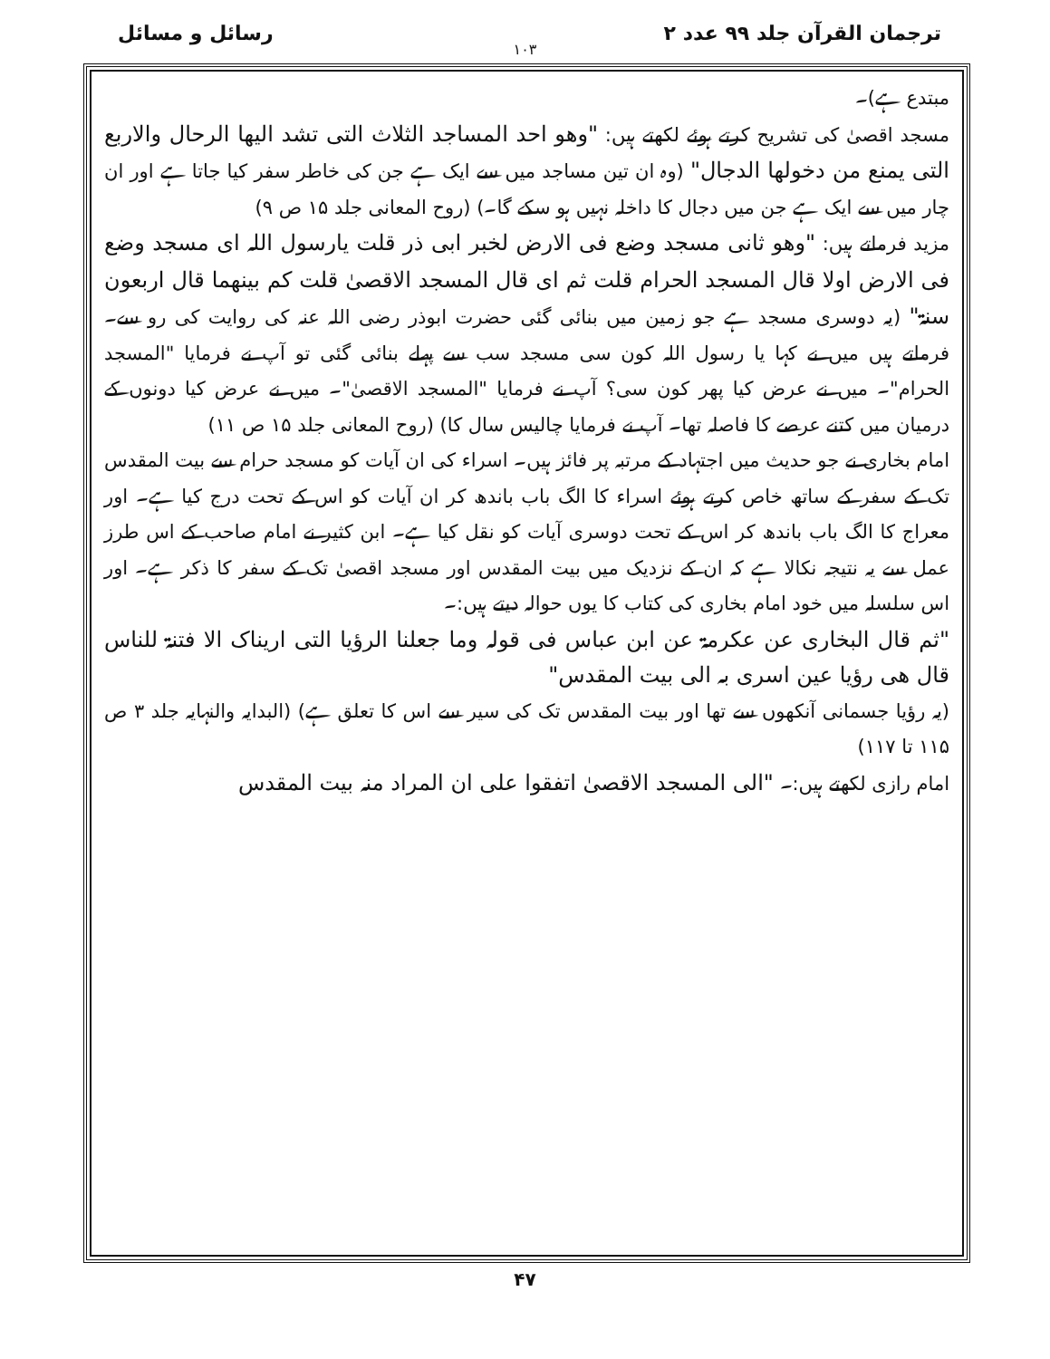ترجمان القرآن جلد ۹۹ عدد ۲ رسائل و مسائل
۱۰۳
مبتدع ہے)۔
مسجد اقصیٰ کی تشریح کرتے ہوئے لکھتے ہیں: "وھو احد المساجد الثلاث التی تشد الیھا الرحال والاربع التی یمنع من دخولھا الدجال" (وہ ان تین مساجد میں سے ایک ہے جن کی خاطر سفر کیا جاتا ہے اور ان چار میں سے ایک ہے جن میں دجال کا داخلہ نہیں ہو سکے گا۔) (روح المعانی جلد ۱۵ ص ۹)
مزید فرماتے ہیں: "وھو ثانی مسجد وضع فی الارض لخبر ابی ذر قلت یارسول اللہ ای مسجد وضع فی الارض اولا قال المسجد الحرام قلت ثم ای قال المسجد الاقصیٰ قلت کم بینھما قال اربعون سنۃ" (یہ دوسری مسجد ہے جو زمین میں بنائی گئی حضرت ابوذر رضی اللہ عنہ کی روایت کی رو سے۔ فرماتے ہیں میں نے کہا یا رسول اللہ کون سی مسجد سب سے پہلے بنائی گئی تو آپ نے فرمایا "المسجد الحرام"۔ میں نے عرض کیا پھر کون سی؟ آپ نے فرمایا "المسجد الاقصیٰ"۔ میں نے عرض کیا دونوں کے درمیان میں کتنے عرصے کا فاصلہ تھا۔ آپ نے فرمایا چالیس سال کا) (روح المعانی جلد ۱۵ ص ۱۱)
امام بخاری نے جو حدیث میں اجتہاد کے مرتبہ پر فائز ہیں۔ اسراء کی ان آیات کو مسجد حرام سے بیت المقدس تک کے سفر کے ساتھ خاص کرتے ہوئے اسراء کا الگ باب باندھ کر ان آیات کو اس کے تحت درج کیا ہے۔ اور معراج کا الگ باب باندھ کر اس کے تحت دوسری آیات کو نقل کیا ہے۔ ابن کثیر نے امام صاحب کے اس طرز عمل سے یہ نتیجہ نکالا ہے کہ ان کے نزدیک میں بیت المقدس اور مسجد اقصیٰ تک کے سفر کا ذکر ہے۔ اور اس سلسلہ میں خود امام بخاری کی کتاب کا یوں حوالہ دیتے ہیں:۔
"ثم قال البخاری عن عکرمۃ عن ابن عباس فی قولہ وما جعلنا الرؤیا التی اریناک الا فتنۃ للناس قال ھی رؤیا عین اسری بہ الی بیت المقدس"
(یہ رؤیا جسمانی آنکھوں سے تھا اور بیت المقدس تک کی سیر سے اس کا تعلق ہے) (البدایہ والنہایہ جلد ۳ ص ۱۱۵ تا ۱۱۷)
امام رازی لکھتے ہیں:۔ "الی المسجد الاقصیٰ اتفقوا علی ان المراد منہ بیت المقدس
۴۷